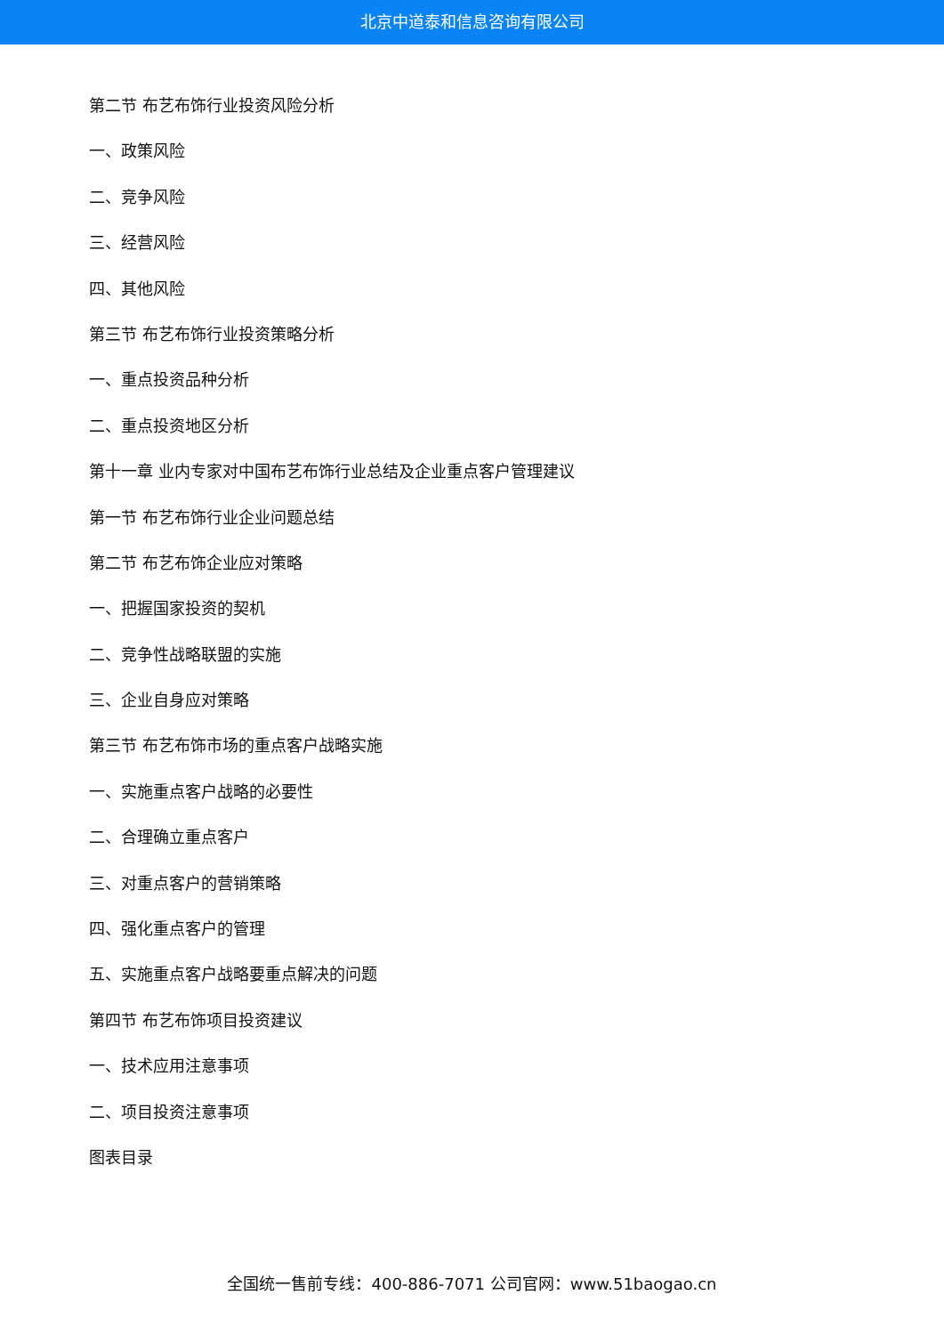北京中道泰和信息咨询有限公司
第二节 布艺布饰行业投资风险分析
一、政策风险
二、竞争风险
三、经营风险
四、其他风险
第三节 布艺布饰行业投资策略分析
一、重点投资品种分析
二、重点投资地区分析
第十一章 业内专家对中国布艺布饰行业总结及企业重点客户管理建议
第一节 布艺布饰行业企业问题总结
第二节 布艺布饰企业应对策略
一、把握国家投资的契机
二、竞争性战略联盟的实施
三、企业自身应对策略
第三节 布艺布饰市场的重点客户战略实施
一、实施重点客户战略的必要性
二、合理确立重点客户
三、对重点客户的营销策略
四、强化重点客户的管理
五、实施重点客户战略要重点解决的问题
第四节 布艺布饰项目投资建议
一、技术应用注意事项
二、项目投资注意事项
图表目录
全国统一售前专线：400-886-7071 公司官网：www.51baogao.cn